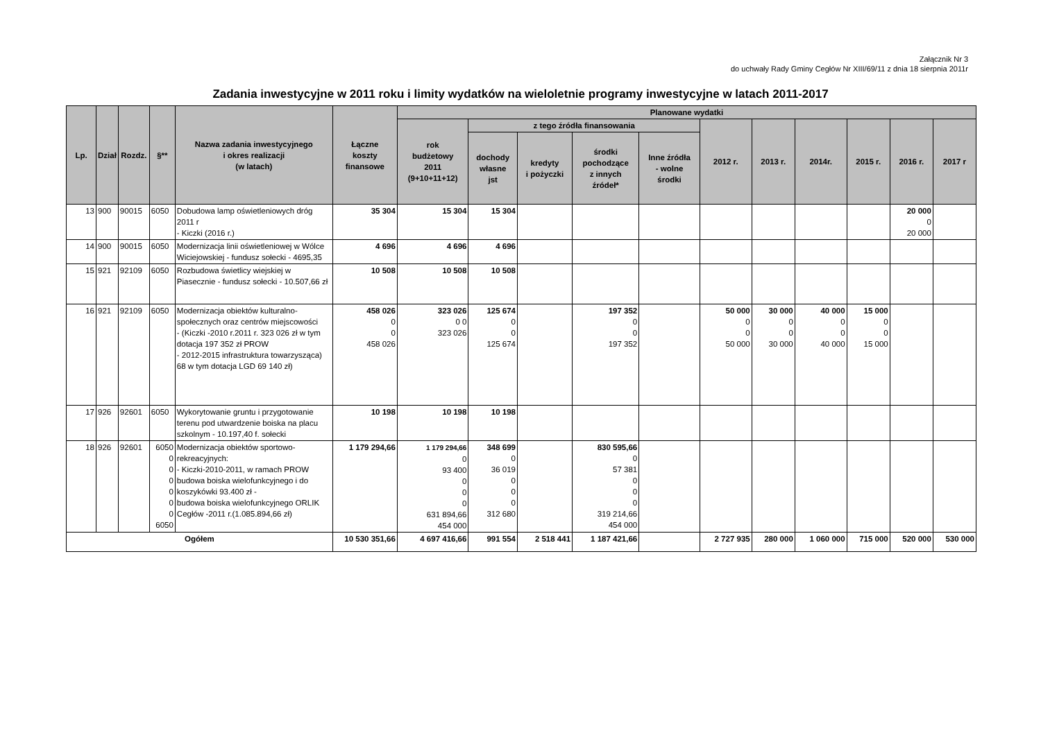Załącznik Nr 3
do uchwały Rady Gminy Cegłów Nr XIII/69/11 z dnia 18 sierpnia 2011r
Zadania inwestycyjne w 2011 roku i limity wydatków na wieloletnie programy inwestycyjne w latach 2011-2017
| Lp. | Dział | Rozdz. | §** | Nazwa zadania inwestycyjnego i okres realizacji (w latach) | Łączne koszty finansowe | Planowane wydatki | | | | | | | | | | |
| --- | --- | --- | --- | --- | --- | --- | --- | --- | --- | --- | --- | --- | --- | --- | --- | --- |
| | | | | | | rok budżetowy 2011 (9+10+11+12) | z tego źródła finansowania | | | | 2012 r. | 2013 r. | 2014r. | 2015 r. | 2016 r. | 2017 r |
| | | | | | | | dochody własne jst | kredyty i pożyczki | środki pochodzące z innych źródeł* | Inne źródła - wolne środki | | | | | | |
| 13 | 900 | 90015 | 6050 | Dobudowa lamp oświetleniowych dróg 2011 r - Kiczki (2016 r.) | 35 304 | 15 304 | 15 304 | | | | | | | | 20 000 0 20 000 | |
| 14 | 900 | 90015 | 6050 | Modernizacja linii oświetleniowej w Wólce Wiciejowskiej - fundusz sołecki - 4695,35 | 4 696 | 4 696 | 4 696 | | | | | | | | | |
| 15 | 921 | 92109 | 6050 | Rozbudowa świetlicy wiejskiej w Piasecznie - fundusz sołecki - 10.507,66 zł | 10 508 | 10 508 | 10 508 | | | | | | | | | |
| 16 | 921 | 92109 | 6050 | Modernizacja obiektów kulturalno-społecznych oraz centrów miejscowości - (Kiczki -2010 r.2011 r. 323 026 zł w tym dotacja 197 352 zł PROW - 2012-2015 infrastruktura towarzysząca) 68 w tym dotacja LGD 69 140 zł) | 458 026 0 0 458 026 | 323 026 0 0 323 026 | 125 674 0 0 125 674 | | 197 352 0 0 197 352 | | 50 000 0 0 50 000 | 30 000 0 0 30 000 | 40 000 0 0 40 000 | 15 000 0 0 15 000 | | |
| 17 | 926 | 92601 | 6050 | Wykorytowanie gruntu i przygotowanie terenu pod utwardzenie boiska na placu szkolnym - 10.197,40 f. sołecki | 10 198 | 10 198 | 10 198 | | | | | | | | | |
| 18 | 926 | 92601 | 6050 0 0 0 0 0 0 6050 | Modernizacja obiektów sportowo-rekreacyjnych: - Kiczki-2010-2011, w ramach PROW budowa boiska wielofunkcyjnego i do koszykówki 93.400 zł - budowa boiska wielofunkcyjnego ORLIK Cegłów -2011 r.(1.085.894,66 zł) | 1 179 294,66 | 1 179 294,66 0 93 400 0 0 0 631 894,66 454 000 | 348 699 0 36 019 0 0 0 312 680 | | 830 595,66 0 57 381 0 0 0 319 214,66 454 000 | | | | | | | |
| Ogółem | | | | | 10 530 351,66 | 4 697 416,66 | 991 554 | 2 518 441 | 1 187 421,66 | | 2 727 935 | 280 000 | 1 060 000 | 715 000 | 520 000 | 530 000 |